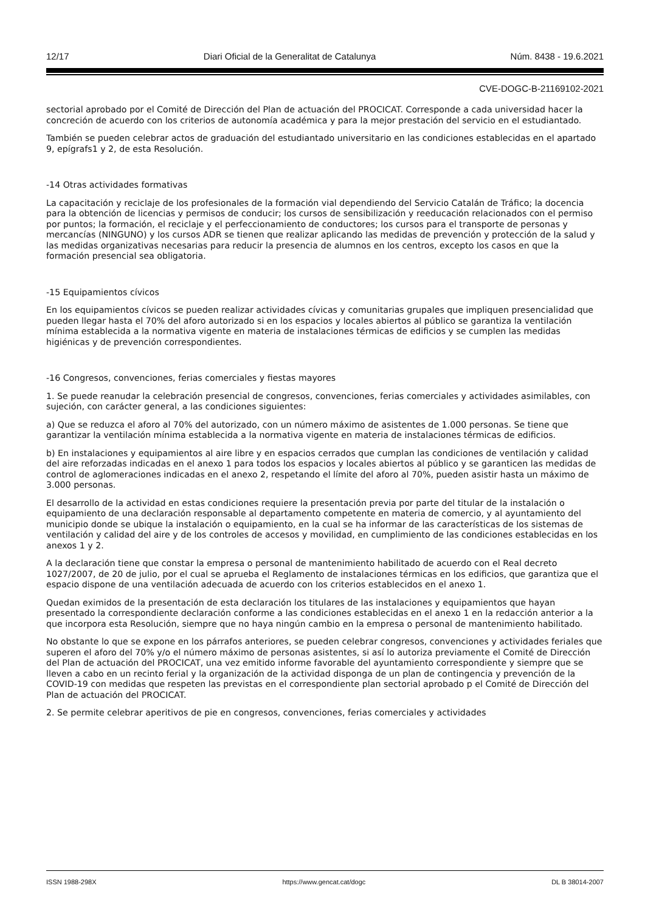12/17 Diari Oficial de la Generalitat de Catalunya Núm. 8438 - 19.6.2021
CVE-DOGC-B-21169102-2021
sectorial aprobado por el Comité de Dirección del Plan de actuación del PROCICAT. Corresponde a cada universidad hacer la concreción de acuerdo con los criterios de autonomía académica y para la mejor prestación del servicio en el estudiantado.
También se pueden celebrar actos de graduación del estudiantado universitario en las condiciones establecidas en el apartado 9, epígrafs1 y 2, de esta Resolución.
-14 Otras actividades formativas
La capacitación y reciclaje de los profesionales de la formación vial dependiendo del Servicio Catalán de Tráfico; la docencia para la obtención de licencias y permisos de conducir; los cursos de sensibilización y reeducación relacionados con el permiso por puntos; la formación, el reciclaje y el perfeccionamiento de conductores; los cursos para el transporte de personas y mercancías (NINGUNO) y los cursos ADR se tienen que realizar aplicando las medidas de prevención y protección de la salud y las medidas organizativas necesarias para reducir la presencia de alumnos en los centros, excepto los casos en que la formación presencial sea obligatoria.
-15 Equipamientos cívicos
En los equipamientos cívicos se pueden realizar actividades cívicas y comunitarias grupales que impliquen presencialidad que pueden llegar hasta el 70% del aforo autorizado si en los espacios y locales abiertos al público se garantiza la ventilación mínima establecida a la normativa vigente en materia de instalaciones térmicas de edificios y se cumplen las medidas higiénicas y de prevención correspondientes.
-16 Congresos, convenciones, ferias comerciales y fiestas mayores
1. Se puede reanudar la celebración presencial de congresos, convenciones, ferias comerciales y actividades asimilables, con sujeción, con carácter general, a las condiciones siguientes:
a) Que se reduzca el aforo al 70% del autorizado, con un número máximo de asistentes de 1.000 personas. Se tiene que garantizar la ventilación mínima establecida a la normativa vigente en materia de instalaciones térmicas de edificios.
b) En instalaciones y equipamientos al aire libre y en espacios cerrados que cumplan las condiciones de ventilación y calidad del aire reforzadas indicadas en el anexo 1 para todos los espacios y locales abiertos al público y se garanticen las medidas de control de aglomeraciones indicadas en el anexo 2, respetando el límite del aforo al 70%, pueden asistir hasta un máximo de 3.000 personas.
El desarrollo de la actividad en estas condiciones requiere la presentación previa por parte del titular de la instalación o equipamiento de una declaración responsable al departamento competente en materia de comercio, y al ayuntamiento del municipio donde se ubique la instalación o equipamiento, en la cual se ha informar de las características de los sistemas de ventilación y calidad del aire y de los controles de accesos y movilidad, en cumplimiento de las condiciones establecidas en los anexos 1 y 2.
A la declaración tiene que constar la empresa o personal de mantenimiento habilitado de acuerdo con el Real decreto 1027/2007, de 20 de julio, por el cual se aprueba el Reglamento de instalaciones térmicas en los edificios, que garantiza que el espacio dispone de una ventilación adecuada de acuerdo con los criterios establecidos en el anexo 1.
Quedan eximidos de la presentación de esta declaración los titulares de las instalaciones y equipamientos que hayan presentado la correspondiente declaración conforme a las condiciones establecidas en el anexo 1 en la redacción anterior a la que incorpora esta Resolución, siempre que no haya ningún cambio en la empresa o personal de mantenimiento habilitado.
No obstante lo que se expone en los párrafos anteriores, se pueden celebrar congresos, convenciones y actividades feriales que superen el aforo del 70% y/o el número máximo de personas asistentes, si así lo autoriza previamente el Comité de Dirección del Plan de actuación del PROCICAT, una vez emitido informe favorable del ayuntamiento correspondiente y siempre que se lleven a cabo en un recinto ferial y la organización de la actividad disponga de un plan de contingencia y prevención de la COVID-19 con medidas que respeten las previstas en el correspondiente plan sectorial aprobado p el Comité de Dirección del Plan de actuación del PROCICAT.
2. Se permite celebrar aperitivos de pie en congresos, convenciones, ferias comerciales y actividades
ISSN 1988-298X https://www.gencat.cat/dogc DL B 38014-2007